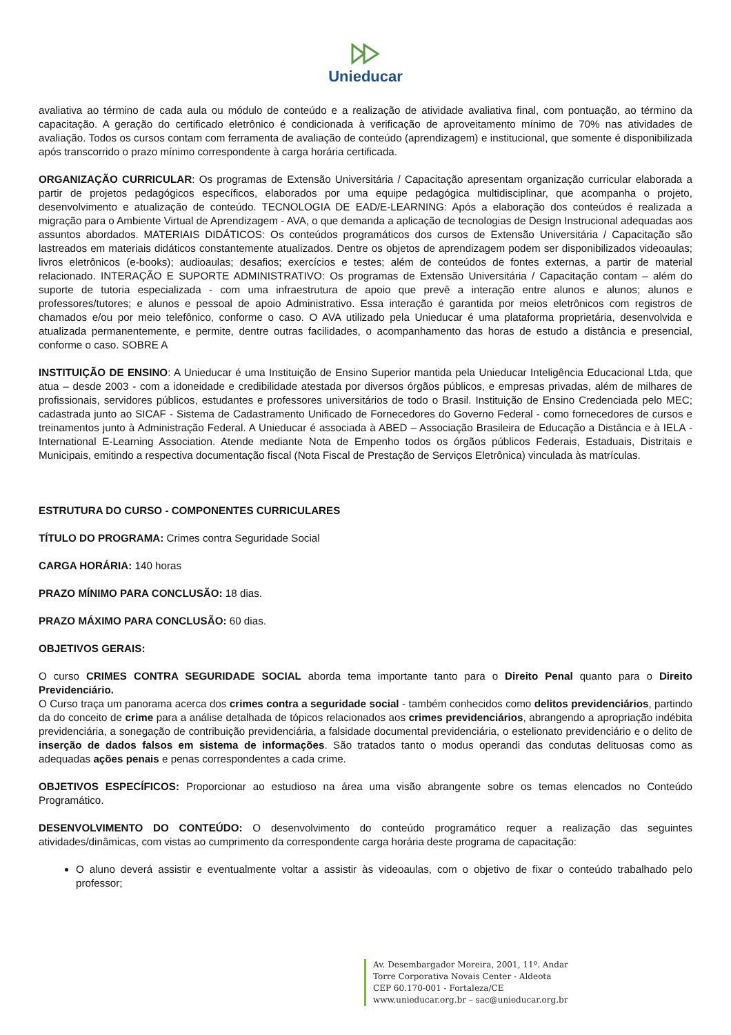Unieducar
avaliativa ao término de cada aula ou módulo de conteúdo e a realização de atividade avaliativa final, com pontuação, ao término da capacitação. A geração do certificado eletrônico é condicionada à verificação de aproveitamento mínimo de 70% nas atividades de avaliação. Todos os cursos contam com ferramenta de avaliação de conteúdo (aprendizagem) e institucional, que somente é disponibilizada após transcorrido o prazo mínimo correspondente à carga horária certificada.
ORGANIZAÇÃO CURRICULAR: Os programas de Extensão Universitária / Capacitação apresentam organização curricular elaborada a partir de projetos pedagógicos específicos, elaborados por uma equipe pedagógica multidisciplinar, que acompanha o projeto, desenvolvimento e atualização de conteúdo. TECNOLOGIA DE EAD/E-LEARNING: Após a elaboração dos conteúdos é realizada a migração para o Ambiente Virtual de Aprendizagem - AVA, o que demanda a aplicação de tecnologias de Design Instrucional adequadas aos assuntos abordados. MATERIAIS DIDÁTICOS: Os conteúdos programáticos dos cursos de Extensão Universitária / Capacitação são lastreados em materiais didáticos constantemente atualizados. Dentre os objetos de aprendizagem podem ser disponibilizados videoaulas; livros eletrônicos (e-books); audioaulas; desafios; exercícios e testes; além de conteúdos de fontes externas, a partir de material relacionado. INTERAÇÃO E SUPORTE ADMINISTRATIVO: Os programas de Extensão Universitária / Capacitação contam – além do suporte de tutoria especializada - com uma infraestrutura de apoio que prevê a interação entre alunos e alunos; alunos e professores/tutores; e alunos e pessoal de apoio Administrativo. Essa interação é garantida por meios eletrônicos com registros de chamados e/ou por meio telefônico, conforme o caso. O AVA utilizado pela Unieducar é uma plataforma proprietária, desenvolvida e atualizada permanentemente, e permite, dentre outras facilidades, o acompanhamento das horas de estudo a distância e presencial, conforme o caso. SOBRE A
INSTITUIÇÃO DE ENSINO: A Unieducar é uma Instituição de Ensino Superior mantida pela Unieducar Inteligência Educacional Ltda, que atua – desde 2003 - com a idoneidade e credibilidade atestada por diversos órgãos públicos, e empresas privadas, além de milhares de profissionais, servidores públicos, estudantes e professores universitários de todo o Brasil. Instituição de Ensino Credenciada pelo MEC; cadastrada junto ao SICAF - Sistema de Cadastramento Unificado de Fornecedores do Governo Federal - como fornecedores de cursos e treinamentos junto à Administração Federal. A Unieducar é associada à ABED – Associação Brasileira de Educação a Distância e à IELA - International E-Learning Association. Atende mediante Nota de Empenho todos os órgãos públicos Federais, Estaduais, Distritais e Municipais, emitindo a respectiva documentação fiscal (Nota Fiscal de Prestação de Serviços Eletrônica) vinculada às matrículas.
ESTRUTURA DO CURSO - COMPONENTES CURRICULARES
TÍTULO DO PROGRAMA: Crimes contra Seguridade Social
CARGA HORÁRIA: 140 horas
PRAZO MÍNIMO PARA CONCLUSÃO: 18 dias.
PRAZO MÁXIMO PARA CONCLUSÃO: 60 dias.
OBJETIVOS GERAIS:
O curso CRIMES CONTRA SEGURIDADE SOCIAL aborda tema importante tanto para o Direito Penal quanto para o Direito Previdenciário.
O Curso traça um panorama acerca dos crimes contra a seguridade social - também conhecidos como delitos previdenciários, partindo da do conceito de crime para a análise detalhada de tópicos relacionados aos crimes previdenciários, abrangendo a apropriação indébita previdenciária, a sonegação de contribuição previdenciária, a falsidade documental previdenciária, o estelionato previdenciário e o delito de inserção de dados falsos em sistema de informações. São tratados tanto o modus operandi das condutas delituosas como as adequadas ações penais e penas correspondentes a cada crime.
OBJETIVOS ESPECÍFICOS: Proporcionar ao estudioso na área uma visão abrangente sobre os temas elencados no Conteúdo Programático.
DESENVOLVIMENTO DO CONTEÚDO: O desenvolvimento do conteúdo programático requer a realização das seguintes atividades/dinâmicas, com vistas ao cumprimento da correspondente carga horária deste programa de capacitação:
O aluno deverá assistir e eventualmente voltar a assistir às videoaulas, com o objetivo de fixar o conteúdo trabalhado pelo professor;
Av. Desembargador Moreira, 2001, 11º. Andar
Torre Corporativa Novais Center - Aldeota
CEP 60.170-001 - Fortaleza/CE
www.unieducar.org.br – sac@unieducar.org.br